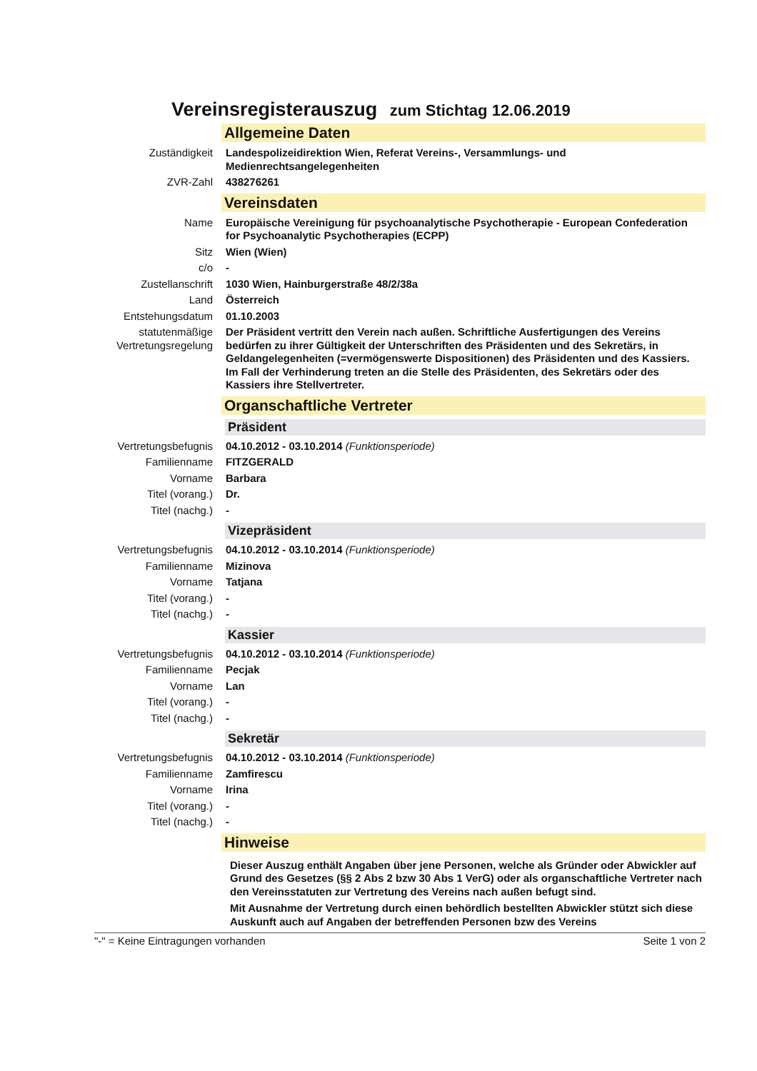Vereinsregisterauszug zum Stichtag 12.06.2019
Allgemeine Daten
| Zuständigkeit | Landespolizeidirektion Wien, Referat Vereins-, Versammlungs- und Medienrechtsangelegenheiten |
| ZVR-Zahl | 438276261 |
Vereinsdaten
| Name | Europäische Vereinigung für psychoanalytische Psychotherapie - European Confederation for Psychoanalytic Psychotherapies (ECPP) |
| Sitz | Wien (Wien) |
| c/o | - |
| Zustellanschrift | 1030 Wien, Hainburgerstraße 48/2/38a |
| Land | Österreich |
| Entstehungsdatum | 01.10.2003 |
| statutenmäßige Vertretungsregelung | Der Präsident vertritt den Verein nach außen. Schriftliche Ausfertigungen des Vereins bedürfen zu ihrer Gültigkeit der Unterschriften des Präsidenten und des Sekretärs, in Geldangelegenheiten (=vermögenswerte Dispositionen) des Präsidenten und des Kassiers. Im Fall der Verhinderung treten an die Stelle des Präsidenten, des Sekretärs oder des Kassiers ihre Stellvertreter. |
Organschaftliche Vertreter
Präsident
| Vertretungsbefugnis | 04.10.2012 - 03.10.2014 (Funktionsperiode) |
| Familienname | FITZGERALD |
| Vorname | Barbara |
| Titel (vorang.) | Dr. |
| Titel (nachg.) | - |
Vizepräsident
| Vertretungsbefugnis | 04.10.2012 - 03.10.2014 (Funktionsperiode) |
| Familienname | Mizinova |
| Vorname | Tatjana |
| Titel (vorang.) | - |
| Titel (nachg.) | - |
Kassier
| Vertretungsbefugnis | 04.10.2012 - 03.10.2014 (Funktionsperiode) |
| Familienname | Pecjak |
| Vorname | Lan |
| Titel (vorang.) | - |
| Titel (nachg.) | - |
Sekretär
| Vertretungsbefugnis | 04.10.2012 - 03.10.2014 (Funktionsperiode) |
| Familienname | Zamfirescu |
| Vorname | Irina |
| Titel (vorang.) | - |
| Titel (nachg.) | - |
Hinweise
Dieser Auszug enthält Angaben über jene Personen, welche als Gründer oder Abwickler auf Grund des Gesetzes (§§ 2 Abs 2 bzw 30 Abs 1 VerG) oder als organschaftliche Vertreter nach den Vereinsstatuten zur Vertretung des Vereins nach außen befugt sind.
Mit Ausnahme der Vertretung durch einen behördlich bestellten Abwickler stützt sich diese Auskunft auch auf Angaben der betreffenden Personen bzw des Vereins
"-" = Keine Eintragungen vorhanden Seite 1 von 2